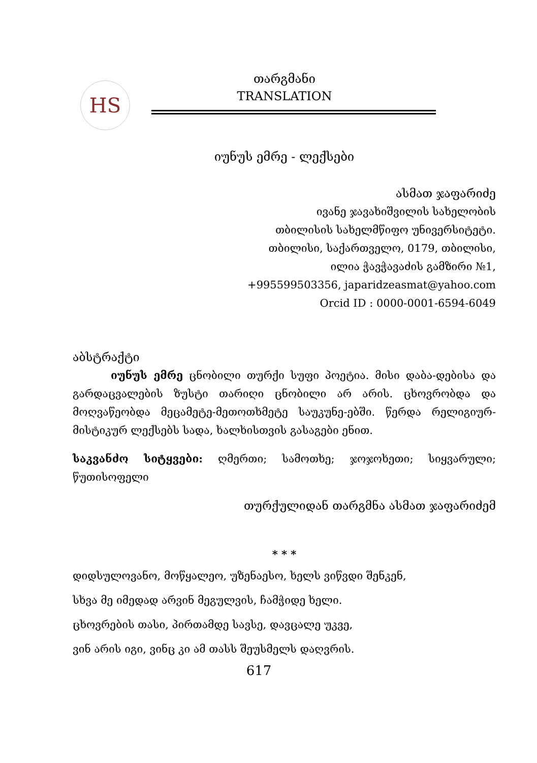HS
თარგმანი
TRANSLATION
იუნუს ემრე - ლექსები
ასმათ ჯაფარიძე
ივანე ჯავახიშვილის სახელობის
თბილისის სახელმწიფო უნივერსიტეტი.
თბილისი, საქართველო, 0179, თბილისი,
ილია ჭავჭავაძის გამზირი №1,
+995599503356, japaridzeasmat@yahoo.com
Orcid ID : 0000-0001-6594-6049
აბსტრაქტი
იუნუს ემრე ცნობილი თურქი სუფი პოეტია. მისი დაბა-დებისა და გარდაცვალების ზუსტი თარიღი ცნობილი არ არის. ცხოვრობდა და მოღვაწეობდა მეცამეტე-მეთოთხმეტე საუკუნე-ებში. წერდა რელიგიურ-მისტიკურ ლექსებს სადა, ხალხისთვის გასაგები ენით.
საკვანძო სიტყვები: ღმერთი; სამოთხე; ჯოჯოხეთი; სიყვარული; წუთისოფელი
თურქულიდან თარგმნა ასმათ ჯაფარიძემ
* * *
დიდსულოვანო, მოწყალეო, უზენაესო, ხელს ვიწვდი შენკენ,
სხვა მე იმედად არვინ მეგულვის, ჩამჭიდე ხელი.
ცხოვრების თასი, პირთამდე სავსე, დავცალე უკვე,
ვინ არის იგი, ვინც კი ამ თასს შეუსმელს დაღვრის.
617